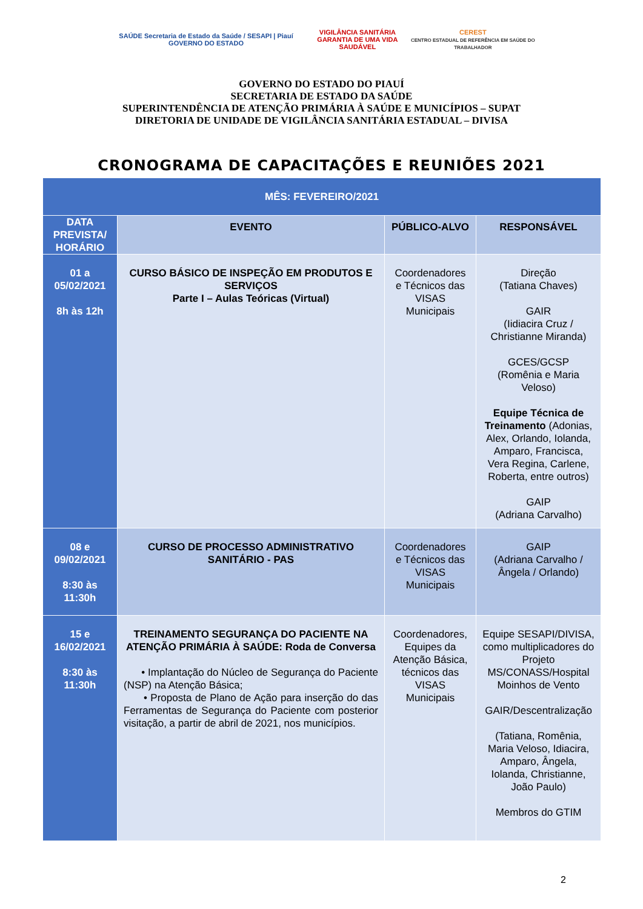SAÚDE Secretaria de Estado da Saúde / SESAPI | Piauí GOVERNO DO ESTADO
VIGILÂNCIA SANITÁRIA
GARANTIA DE UMA VIDA SAUDÁVEL
CEREST
CENTRO ESTADUAL DE REFERÊNCIA EM SAÚDE DO TRABALHADOR
GOVERNO DO ESTADO DO PIAUÍ
SECRETARIA DE ESTADO DA SAÚDE
SUPERINTENDÊNCIA DE ATENÇÃO PRIMÁRIA À SAÚDE E MUNICÍPIOS – SUPAT
DIRETORIA DE UNIDADE DE VIGILÂNCIA SANITÁRIA ESTADUAL – DIVISA
CRONOGRAMA DE CAPACITAÇÕES E REUNIÕES 2021
| MÊS: FEVEREIRO/2021 | | | |
| DATA PREVISTA/ HORÁRIO | EVENTO | PÚBLICO-ALVO | RESPONSÁVEL |
| 01 a 05/02/2021 8h às 12h | CURSO BÁSICO DE INSPEÇÃO EM PRODUTOS E SERVIÇOS Parte I – Aulas Teóricas (Virtual) | Coordenadores e Técnicos das VISAS Municipais | Direção (Tatiana Chaves) GAIR (Iidiacira Cruz / Christianne Miranda) GCES/GCSP (Romênia e Maria Veloso) Equipe Técnica de Treinamento (Adonias, Alex, Orlando, Iolanda, Amparo, Francisca, Vera Regina, Carlene, Roberta, entre outros) GAIP (Adriana Carvalho) |
| 08 e 09/02/2021 8:30 às 11:30h | CURSO DE PROCESSO ADMINISTRATIVO SANITÁRIO - PAS | Coordenadores e Técnicos das VISAS Municipais | GAIP (Adriana Carvalho / Ângela / Orlando) |
| 15 e 16/02/2021 8:30 às 11:30h | TREINAMENTO SEGURANÇA DO PACIENTE NA ATENÇÃO PRIMÁRIA À SAÚDE: Roda de Conversa • Implantação do Núcleo de Segurança do Paciente (NSP) na Atenção Básica; • Proposta de Plano de Ação para inserção do das Ferramentas de Segurança do Paciente com posterior visitação, a partir de abril de 2021, nos municípios. | Coordenadores, Equipes da Atenção Básica, técnicos das VISAS Municipais | Equipe SESAPI/DIVISA, como multiplicadores do Projeto MS/CONASS/Hospital Moinhos de Vento GAIR/Descentralização (Tatiana, Romênia, Maria Veloso, Idiacira, Amparo, Ângela, Iolanda, Christianne, João Paulo) Membros do GTIM |
2